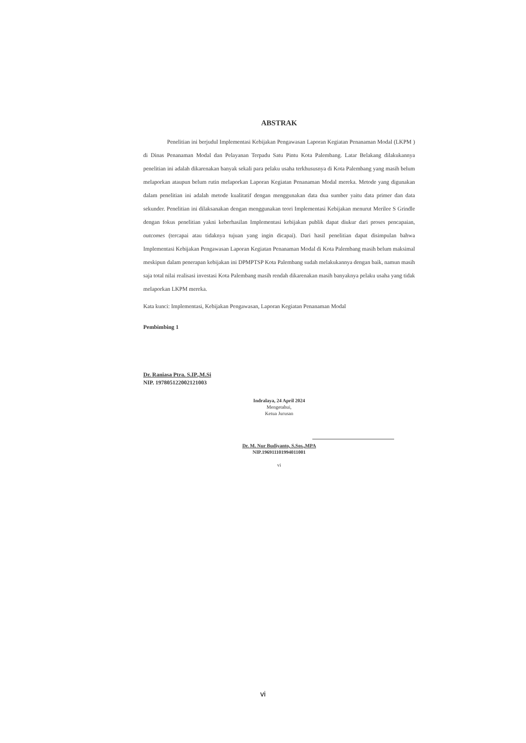ABSTRAK
Penelitian ini berjudul Implementasi Kebijakan Pengawasan Laporan Kegiatan Penanaman Modal (LKPM ) di Dinas Penanaman Modal dan Pelayanan Terpadu Satu Pintu Kota Palembang. Latar Belakang dilakukannya penelitian ini adalah dikarenakan banyak sekali para pelaku usaha terkhususnya di Kota Palembang yang masih belum melaporkan ataupun belum rutin melaporkan Laporan Kegiatan Penanaman Modal mereka. Metode yang digunakan dalam penelitian ini adalah metode kualitatif dengan menggunakan data dua sumber yaitu data primer dan data sekunder. Penelitian ini dilaksanakan dengan menggunakan teori Implementasi Kebijakan menurut Merilee S Grindle dengan fokus penelitian yakni keberhasilan Implementasi kebijakan publik dapat diukur dari proses pencapaian, outcomes (tercapai atau tidaknya tujuan yang ingin dicapai). Dari hasil penelitian dapat disimpulan bahwa Implementasi Kebijakan Pengawasan Laporan Kegiatan Penanaman Modal di Kota Palembang masih belum maksimal meskipun dalam penerapan kebijakan ini DPMPTSP Kota Palembang sudah melakukannya dengan baik, namun masih saja total nilai realisasi investasi Kota Palembang masih rendah dikarenakan masih banyaknya pelaku usaha yang tidak melaporkan LKPM mereka.
Kata kunci: Implementasi, Kebijakan Pengawasan, Laporan Kegiatan Penanaman Modal
Pembimbing 1
Dr. Raniasa Ptra. S.IP.,M.Si
NIP. 197805122002121003
Indralaya, 24 April 2024
Mengetahui,
Ketua Jurusan
Dr. M. Nur Budiyanto, S.Sos.,MPA
NIP.196911101994011001
vi
vi